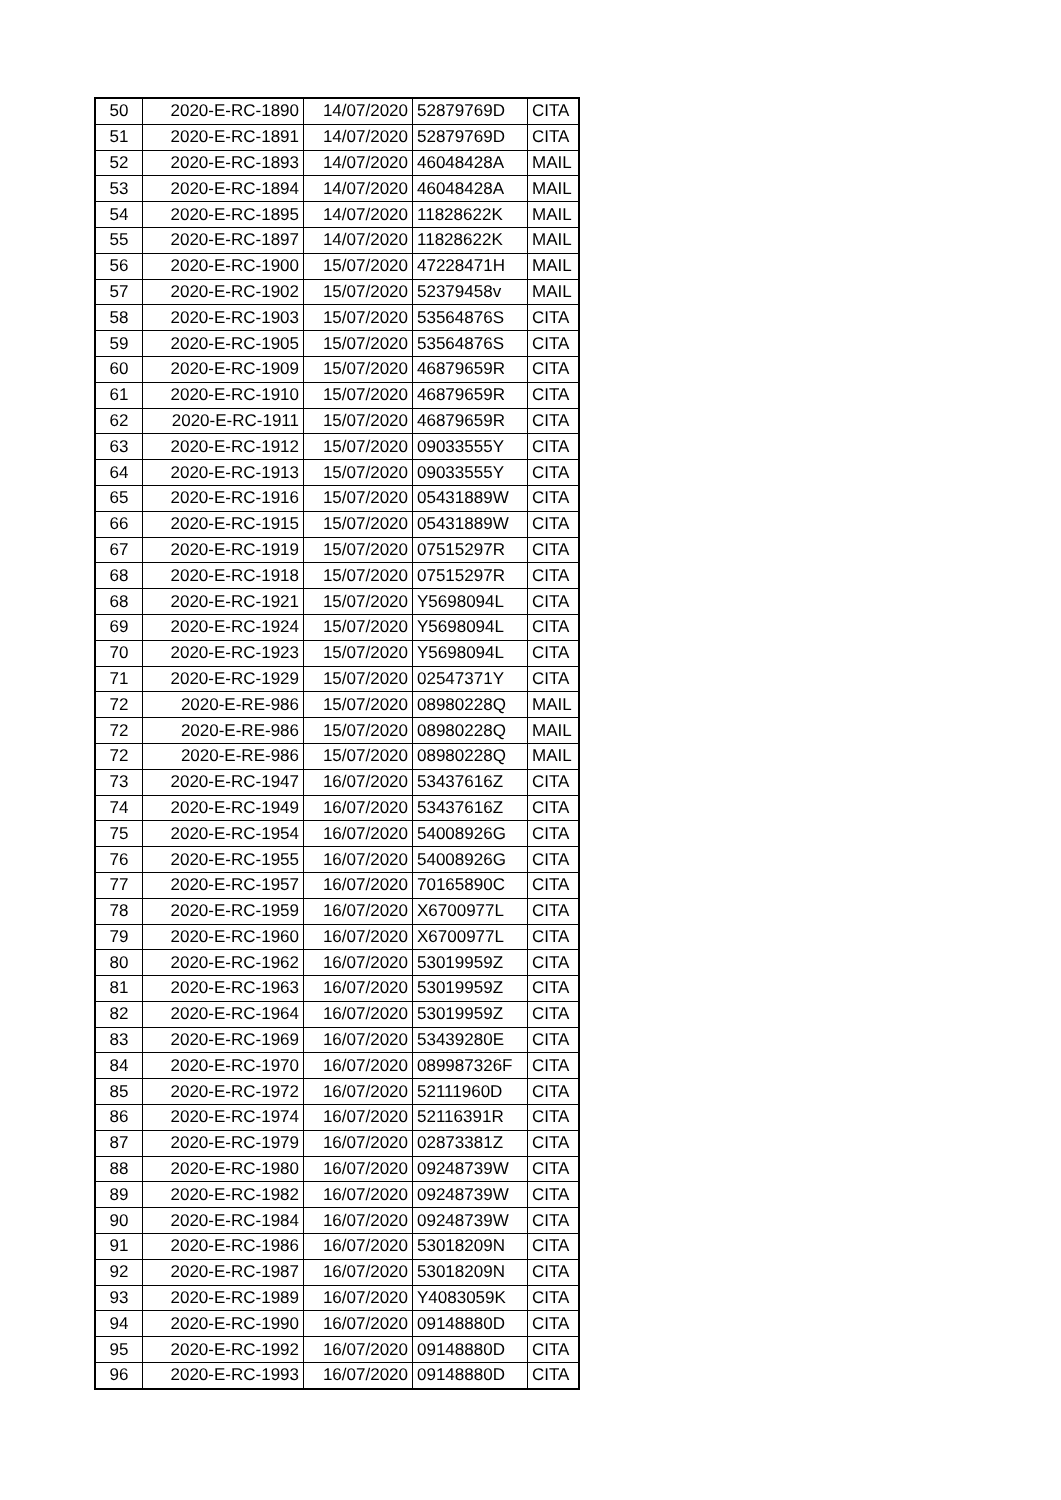| 50 | 2020-E-RC-1890 | 14/07/2020 | 52879769D | CITA |
| 51 | 2020-E-RC-1891 | 14/07/2020 | 52879769D | CITA |
| 52 | 2020-E-RC-1893 | 14/07/2020 | 46048428A | MAIL |
| 53 | 2020-E-RC-1894 | 14/07/2020 | 46048428A | MAIL |
| 54 | 2020-E-RC-1895 | 14/07/2020 | 11828622K | MAIL |
| 55 | 2020-E-RC-1897 | 14/07/2020 | 11828622K | MAIL |
| 56 | 2020-E-RC-1900 | 15/07/2020 | 47228471H | MAIL |
| 57 | 2020-E-RC-1902 | 15/07/2020 | 52379458v | MAIL |
| 58 | 2020-E-RC-1903 | 15/07/2020 | 53564876S | CITA |
| 59 | 2020-E-RC-1905 | 15/07/2020 | 53564876S | CITA |
| 60 | 2020-E-RC-1909 | 15/07/2020 | 46879659R | CITA |
| 61 | 2020-E-RC-1910 | 15/07/2020 | 46879659R | CITA |
| 62 | 2020-E-RC-1911 | 15/07/2020 | 46879659R | CITA |
| 63 | 2020-E-RC-1912 | 15/07/2020 | 09033555Y | CITA |
| 64 | 2020-E-RC-1913 | 15/07/2020 | 09033555Y | CITA |
| 65 | 2020-E-RC-1916 | 15/07/2020 | 05431889W | CITA |
| 66 | 2020-E-RC-1915 | 15/07/2020 | 05431889W | CITA |
| 67 | 2020-E-RC-1919 | 15/07/2020 | 07515297R | CITA |
| 68 | 2020-E-RC-1918 | 15/07/2020 | 07515297R | CITA |
| 68 | 2020-E-RC-1921 | 15/07/2020 | Y5698094L | CITA |
| 69 | 2020-E-RC-1924 | 15/07/2020 | Y5698094L | CITA |
| 70 | 2020-E-RC-1923 | 15/07/2020 | Y5698094L | CITA |
| 71 | 2020-E-RC-1929 | 15/07/2020 | 02547371Y | CITA |
| 72 | 2020-E-RE-986 | 15/07/2020 | 08980228Q | MAIL |
| 72 | 2020-E-RE-986 | 15/07/2020 | 08980228Q | MAIL |
| 72 | 2020-E-RE-986 | 15/07/2020 | 08980228Q | MAIL |
| 73 | 2020-E-RC-1947 | 16/07/2020 | 53437616Z | CITA |
| 74 | 2020-E-RC-1949 | 16/07/2020 | 53437616Z | CITA |
| 75 | 2020-E-RC-1954 | 16/07/2020 | 54008926G | CITA |
| 76 | 2020-E-RC-1955 | 16/07/2020 | 54008926G | CITA |
| 77 | 2020-E-RC-1957 | 16/07/2020 | 70165890C | CITA |
| 78 | 2020-E-RC-1959 | 16/07/2020 | X6700977L | CITA |
| 79 | 2020-E-RC-1960 | 16/07/2020 | X6700977L | CITA |
| 80 | 2020-E-RC-1962 | 16/07/2020 | 53019959Z | CITA |
| 81 | 2020-E-RC-1963 | 16/07/2020 | 53019959Z | CITA |
| 82 | 2020-E-RC-1964 | 16/07/2020 | 53019959Z | CITA |
| 83 | 2020-E-RC-1969 | 16/07/2020 | 53439280E | CITA |
| 84 | 2020-E-RC-1970 | 16/07/2020 | 089987326F | CITA |
| 85 | 2020-E-RC-1972 | 16/07/2020 | 52111960D | CITA |
| 86 | 2020-E-RC-1974 | 16/07/2020 | 52116391R | CITA |
| 87 | 2020-E-RC-1979 | 16/07/2020 | 02873381Z | CITA |
| 88 | 2020-E-RC-1980 | 16/07/2020 | 09248739W | CITA |
| 89 | 2020-E-RC-1982 | 16/07/2020 | 09248739W | CITA |
| 90 | 2020-E-RC-1984 | 16/07/2020 | 09248739W | CITA |
| 91 | 2020-E-RC-1986 | 16/07/2020 | 53018209N | CITA |
| 92 | 2020-E-RC-1987 | 16/07/2020 | 53018209N | CITA |
| 93 | 2020-E-RC-1989 | 16/07/2020 | Y4083059K | CITA |
| 94 | 2020-E-RC-1990 | 16/07/2020 | 09148880D | CITA |
| 95 | 2020-E-RC-1992 | 16/07/2020 | 09148880D | CITA |
| 96 | 2020-E-RC-1993 | 16/07/2020 | 09148880D | CITA |